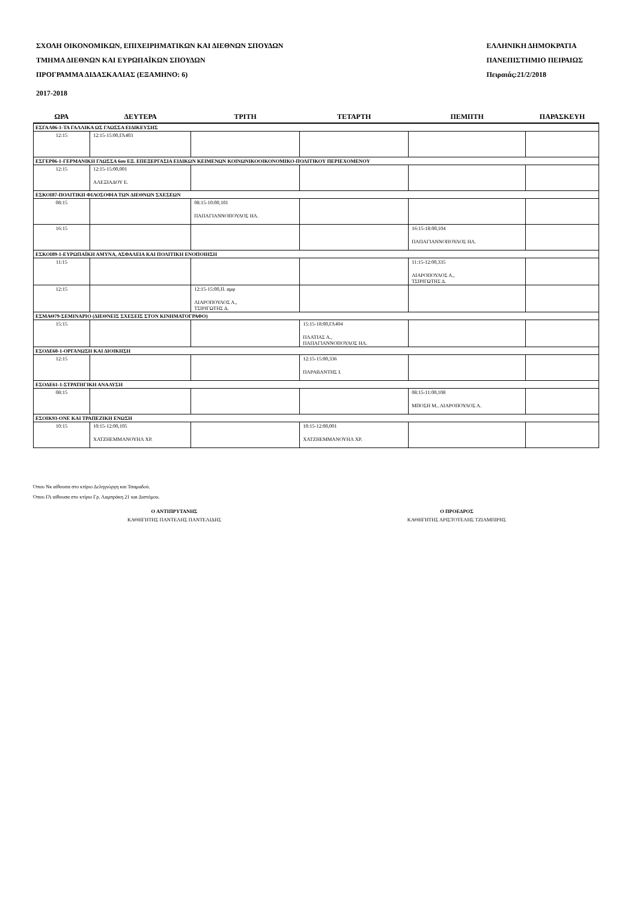ΣΧΟΛΗ ΟΙΚΟΝΟΜΙΚΩΝ, ΕΠΙΧΕΙΡΗΜΑΤΙΚΩΝ ΚΑΙ ΔΙΕΘΝΩΝ ΣΠΟΥΔΩΝ
ΤΜΗΜΑ ΔΙΕΘΝΩΝ ΚΑΙ ΕΥΡΩΠΑΪΚΩΝ ΣΠΟΥΔΩΝ
ΠΡΟΓΡΑΜΜΑ ΔΙΔΑΣΚΑΛΙΑΣ (ΕΞΑΜΗΝΟ: 6)
ΕΛΛΗΝΙΚΗ ΔΗΜΟΚΡΑΤΙΑ
ΠΑΝΕΠΙΣΤΗΜΙΟ ΠΕΙΡΑΙΩΣ
Πειραιάς:21/2/2018
2017-2018
| ΩΡΑ | ΔΕΥΤΕΡΑ | ΤΡΙΤΗ | ΤΕΤΑΡΤΗ | ΠΕΜΠΤΗ | ΠΑΡΑΣΚΕΥΗ |
| --- | --- | --- | --- | --- | --- |
| ΕΣΓΑΛ06-1-ΤΑ ΓΑΛΛΙΚΑ ΩΣ ΓΛΩΣΣΑ ΕΙΔΙΚΕΥΣΗΣ | | | | | |
| 12:15 | 12:15-15:00,ΓΛ403 | | | | |
| ΕΣΓΕΡ06-1-ΓΕΡΜΑΝΙΚΗ ΓΛΩΣΣΑ 6ου ΕΞ. ΕΠΕΞΕΡΓΑΣΙΑ ΕΙΔΙΚΩΝ ΚΕΙΜΕΝΩΝ ΚΟΙΝΩΝΙΚΟΟΙΚΟΝΟΜΙΚΟ-ΠΟΛΙΤΙΚΟΥ ΠΕΡΙΕΧΟΜΕΝΟΥ | | | | | |
| 12:15 | 12:15-15:00,001 ΑΛΕΞΙΑΔΟΥ Ε. | | | | |
| ΕΣΚΟΙ87-ΠΟΛΙΤΙΚΗ ΦΙΛΟΣΟΦΙΑ ΤΩΝ ΔΙΕΘΝΩΝ ΣΧΕΣΕΩΝ | | | | | |
| 08:15 | | 08:15-10:00,101 ΠΑΠΑΓΙΑΝΝΟΠΟΥΛΟΣ ΗΛ. | | | |
| 16:15 | | | | 16:15-18:00,104 ΠΑΠΑΓΙΑΝΝΟΠΟΥΛΟΣ ΗΛ. | |
| ΕΣΚΟΙ89-1-ΕΥΡΩΠΑΪΚΗ ΑΜΥΝΑ, ΑΣΦΑΛΕΙΑ ΚΑΙ ΠΟΛΙΤΙΚΗ ΕΝΟΠΟΙΗΣΗ | | | | | |
| 11:15 | | | | 11:15-12:00,335 ΛΙΑΡΟΠΟΥΛΟΣ Α., ΤΣΙΡΙΓΩΤΗΣ Δ. | |
| 12:15 | | 12:15-15:00,Π. αμφ ΛΙΑΡΟΠΟΥΛΟΣ Α., ΤΣΙΡΙΓΩΤΗΣ Δ. | | | |
| ΕΣΜΑΘ79-ΣΕΜΙΝΑΡΙΟ (ΔΙΕΘΝΕΙΣ ΣΧΕΣΕΙΣ ΣΤΟΝ ΚΙΝΗΜΑΤΟΓΡΑΦΟ) | | | | | |
| 15:15 | | | 15:15-18:00,ΓΛ404 ΠΛΑΤΙΑΣ Α., ΠΑΠΑΓΙΑΝΝΟΠΟΥΛΟΣ ΗΛ. | | |
| ΕΣΟΔΕ60-1-ΟΡΓΑΝΩΣΗ ΚΑΙ ΔΙΟΙΚΗΣΗ | | | | | |
| 12:15 | | | 12:15-15:00,336 ΠΑΡΑΒΑΝΤΗΣ Ι. | | |
| ΕΣΟΔΕ61-1-ΣΤΡΑΤΗΓΙΚΗ ΑΝΑΛΥΣΗ | | | | | |
| 08:15 | | | | 08:15-11:00,108 ΜΠΟΣΗ Μ., ΛΙΑΡΟΠΟΥΛΟΣ Α. | |
| ΕΣΟΙΚ93-ΟΝΕ ΚΑΙ ΤΡΑΠΕΖΙΚΗ ΕΝΩΣΗ | | | | | |
| 10:15 | 10:15-12:00,105 ΧΑΤΖΗΕΜΜΑΝΟΥΗΛ ΧΡ. | | 10:15-12:00,001 ΧΑΤΖΗΕΜΜΑΝΟΥΗΛ ΧΡ. | | |
Όπου Νκ αίθουσα στο κτίριο Δεληγιώργη και Τσαμαδού.
Όπου ΓΛ αίθουσα στο κτίριο Γρ. Λαμπράκη 21 και Διστόμου.
Ο ΑΝΤΙΠΡΥΤΑΝΗΣ
ΚΑΘΗΓΗΤΗΣ ΠΑΝΤΕΛΗΣ ΠΑΝΤΕΛΙΔΗΣ
Ο ΠΡΟΕΔΡΟΣ
ΚΑΘΗΓΗΤΗΣ ΑΡΙΣΤΟΤΕΛΗΣ ΤΖΙΑΜΠΙΡΗΣ